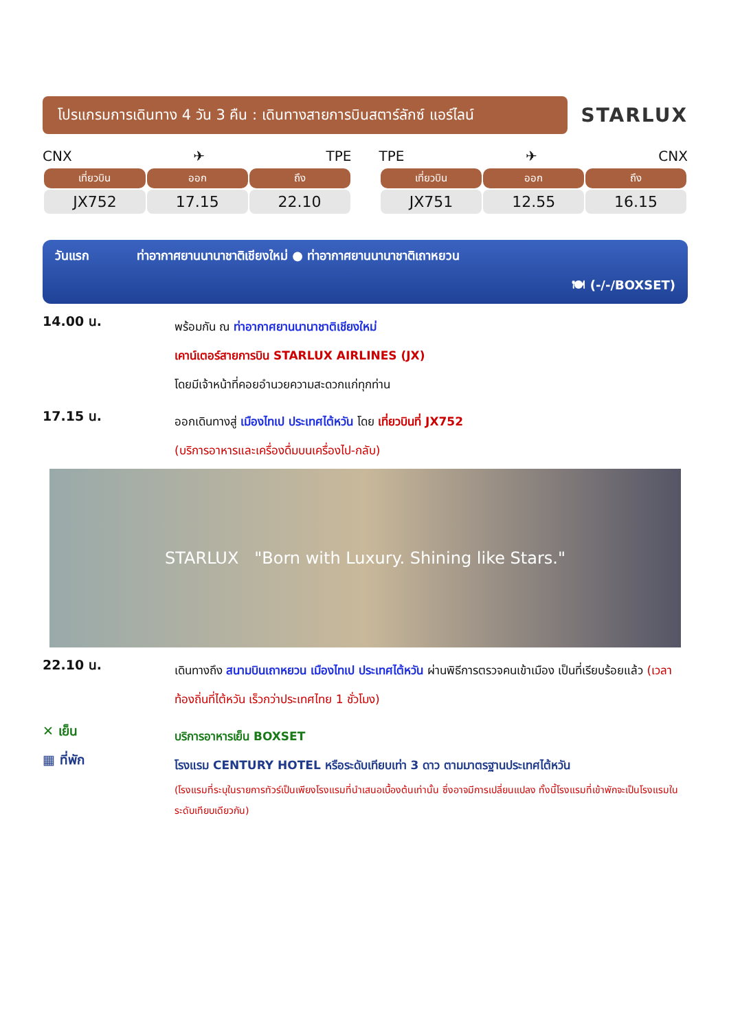โปรแกรมการเดินทาง 4 วัน 3 คืน : เดินทางสายการบินสตาร์ลักซ์ แอร์ไลน์
STARLUX
CNX ✈ TPE
| เที่ยวบิน | ออก | ถึง |
| --- | --- | --- |
| JX752 | 17.15 | 22.10 |
TPE ✈ CNX
| เที่ยวบิน | ออก | ถึง |
| --- | --- | --- |
| JX751 | 12.55 | 16.15 |
วันแรก ท่าอากาศยานนานาชาติเชียงใหม่ ● ท่าอากาศยานนานาชาติเถาหยวน
🍽 (-/-/BOXSET)
14.00 น.
พร้อมกัน ณ ท่าอากาศยานนานาชาติเชียงใหม่
เคาน์เตอร์สายการบิน STARLUX AIRLINES (JX)
โดยมีเจ้าหน้าที่คอยอำนวยความสะดวกแก่ทุกท่าน
17.15 น.
ออกเดินทางสู่ เมืองไทเป ประเทศไต้หวัน โดย เที่ยวบินที่ JX752
(บริการอาหารและเครื่องดื่มบนเครื่องไป-กลับ)
STARLUX "Born with Luxury. Shining like Stars."
22.10 น.
เดินทางถึง สนามบินเถาหยวน เมืองไทเป ประเทศไต้หวัน ผ่านพิธีการตรวจคนเข้าเมือง เป็นที่เรียบร้อยแล้ว (เวลาท้องถิ่นที่ไต้หวัน เร็วกว่าประเทศไทย 1 ชั่วโมง)
✕ เย็น
บริการอาหารเย็น BOXSET
▦ ที่พัก
โรงแรม CENTURY HOTEL หรือระดับเทียบเท่า 3 ดาว ตามมาตรฐานประเทศไต้หวัน
(โรงแรมที่ระบุในรายการทัวร์เป็นเพียงโรงแรมที่นำเสนอเบื้องต้นเท่านั้น ซึ่งอาจมีการเปลี่ยนแปลง ทั้งนี้โรงแรมที่เข้าพักจะเป็นโรงแรมในระดับเทียบเดียวกัน)